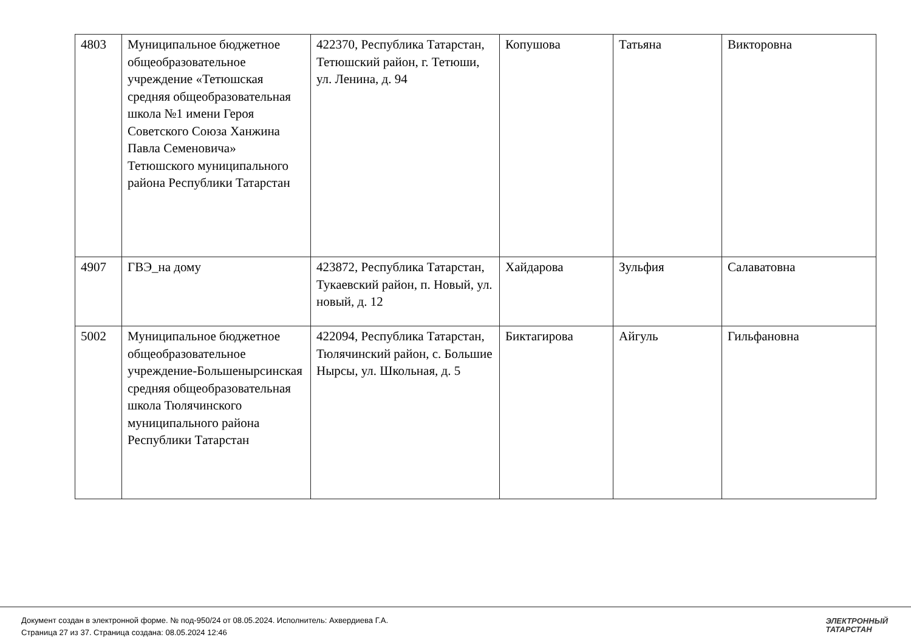| 4803 | Муниципальное бюджетное общеобразовательное учреждение «Тетюшская средняя общеобразовательная школа №1 имени Героя Советского Союза Ханжина Павла Семеновича» Тетюшского муниципального района Республики Татарстан | 422370, Республика Татарстан, Тетюшский район, г. Тетюши, ул. Ленина, д. 94 | Копушова | Татьяна | Викторовна |
| 4907 | ГВЭ_на дому | 423872, Республика Татарстан, Тукаевский район, п. Новый, ул. новый, д. 12 | Хайдарова | Зульфия | Салаватовна |
| 5002 | Муниципальное бюджетное общеобразовательное учреждение-Большенырсинская средняя общеобразовательная школа Тюлячинского муниципального района Республики Татарстан | 422094, Республика Татарстан, Тюлячинский район, с. Большие Нырсы, ул. Школьная, д. 5 | Биктагирова | Айгуль | Гильфановна |
Документ создан в электронной форме. № под-950/24 от 08.05.2024. Исполнитель: Ахвердиева Г.А.
Страница 27 из 37. Страница создана: 08.05.2024 12:46
ЭЛЕКТРОННЫЙ
ТАТАРСТАН